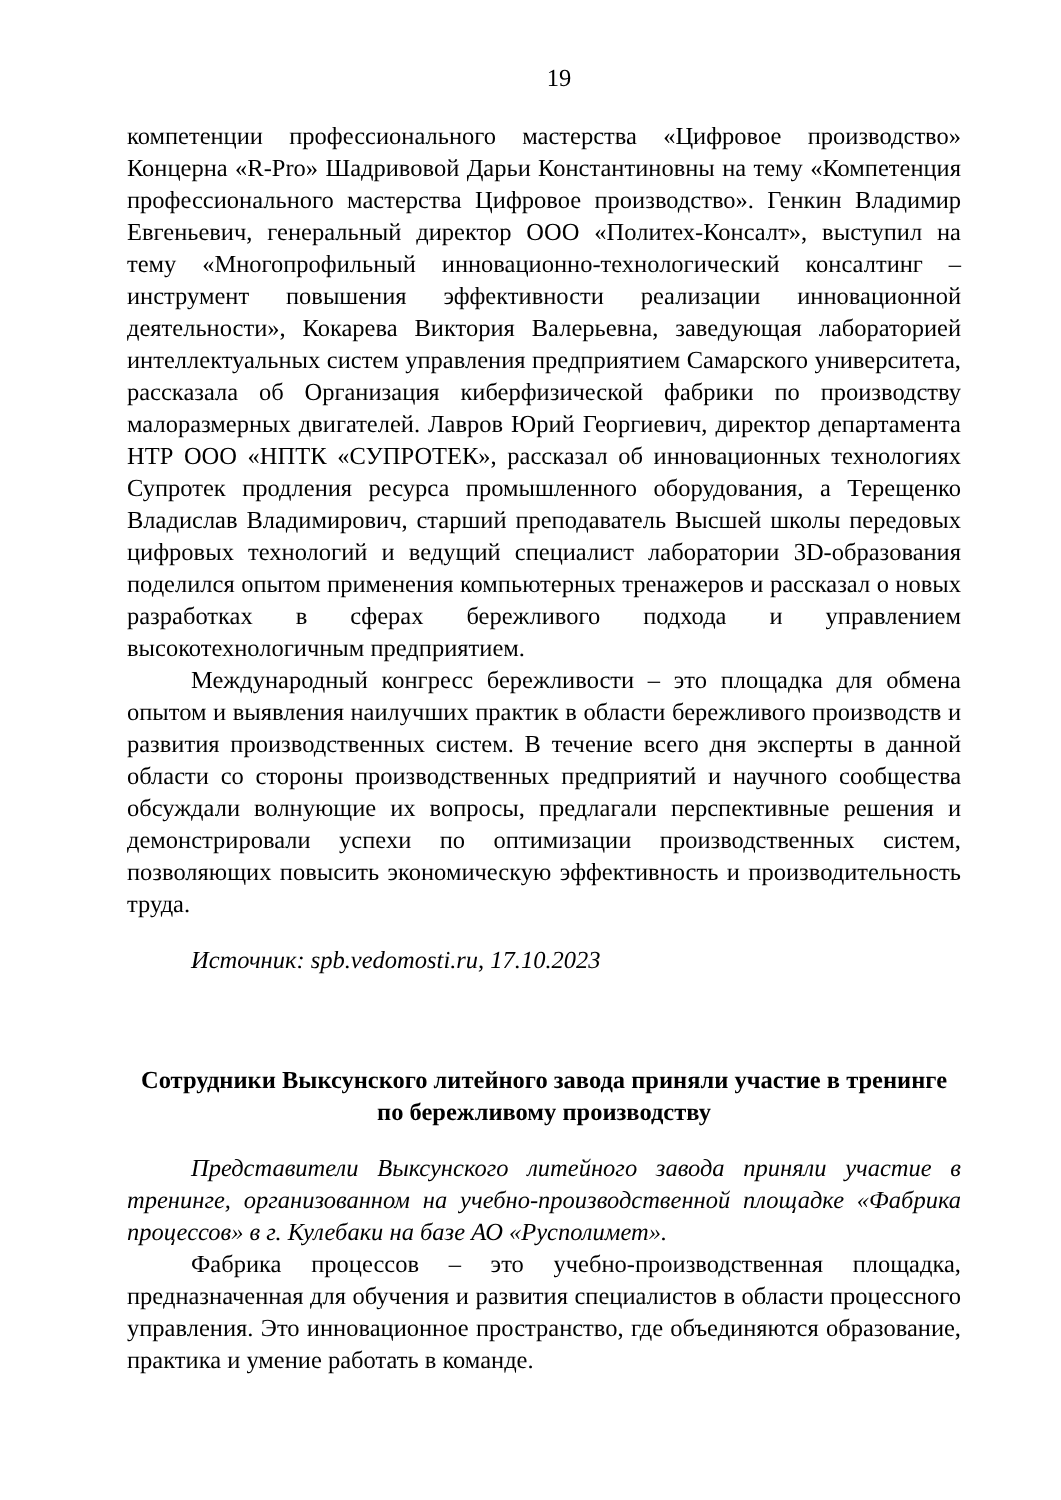19
компетенции профессионального мастерства «Цифровое производство» Концерна «R-Pro» Шадривовой Дарьи Константиновны на тему «Компетенция профессионального мастерства Цифровое производство». Генкин Владимир Евгеньевич, генеральный директор ООО «Политех-Консалт», выступил на тему «Многопрофильный инновационно-технологический консалтинг – инструмент повышения эффективности реализации инновационной деятельности», Кокарева Виктория Валерьевна, заведующая лабораторией интеллектуальных систем управления предприятием Самарского университета, рассказала об Организация киберфизической фабрики по производству малоразмерных двигателей. Лавров Юрий Георгиевич, директор департамента НТР ООО «НПТК «СУПРОТЕК», рассказал об инновационных технологиях Супротек продления ресурса промышленного оборудования, а Терещенко Владислав Владимирович, старший преподаватель Высшей школы передовых цифровых технологий и ведущий специалист лаборатории 3D-образования поделился опытом применения компьютерных тренажеров и рассказал о новых разработках в сферах бережливого подхода и управлением высокотехнологичным предприятием.
Международный конгресс бережливости – это площадка для обмена опытом и выявления наилучших практик в области бережливого производств и развития производственных систем. В течение всего дня эксперты в данной области со стороны производственных предприятий и научного сообщества обсуждали волнующие их вопросы, предлагали перспективные решения и демонстрировали успехи по оптимизации производственных систем, позволяющих повысить экономическую эффективность и производительность труда.
Источник: spb.vedomosti.ru, 17.10.2023
Сотрудники Выксунского литейного завода приняли участие в тренинге по бережливому производству
Представители Выксунского литейного завода приняли участие в тренинге, организованном на учебно-производственной площадке «Фабрика процессов» в г. Кулебаки на базе АО «Русполимет».
Фабрика процессов – это учебно-производственная площадка, предназначенная для обучения и развития специалистов в области процессного управления. Это инновационное пространство, где объединяются образование, практика и умение работать в команде.